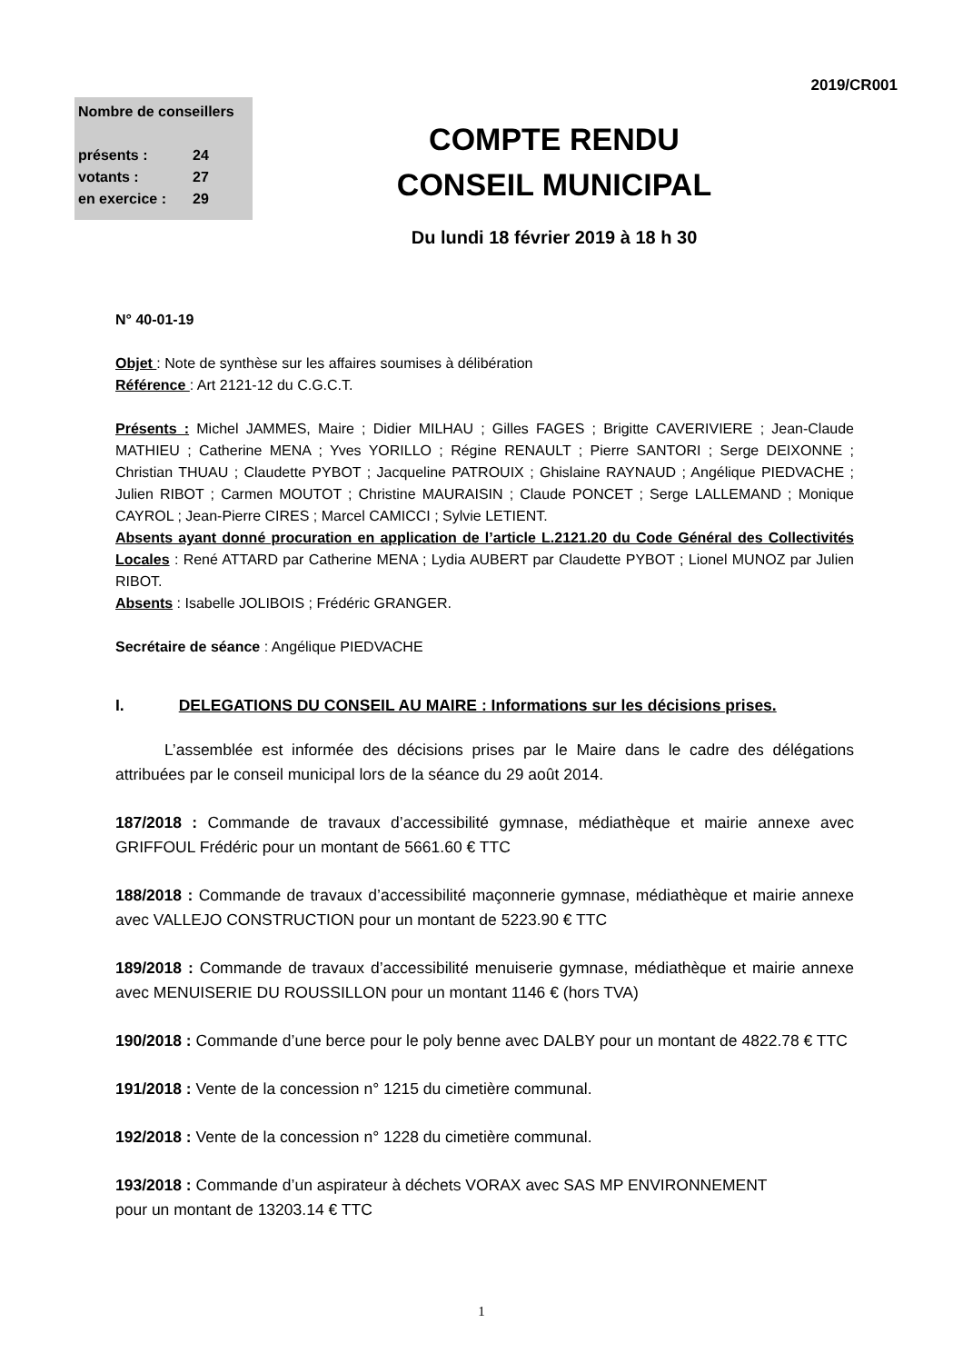2019/CR001
Nombre de conseillers
présents : 24
votants : 27
en exercice : 29
COMPTE RENDU
CONSEIL MUNICIPAL
Du lundi 18 février 2019 à 18 h 30
N° 40-01-19
Objet : Note de synthèse sur les affaires soumises à délibération
Référence : Art 2121-12 du C.G.C.T.
Présents : Michel JAMMES, Maire ; Didier MILHAU ; Gilles FAGES ; Brigitte CAVERIVIERE ; Jean-Claude MATHIEU ; Catherine MENA ; Yves YORILLO ; Régine RENAULT ; Pierre SANTORI ; Serge DEIXONNE ; Christian THUAU ; Claudette PYBOT ; Jacqueline PATROUIX ; Ghislaine RAYNAUD ; Angélique PIEDVACHE ; Julien RIBOT ; Carmen MOUTOT ; Christine MAURAISIN ; Claude PONCET ; Serge LALLEMAND ; Monique CAYROL ; Jean-Pierre CIRES ; Marcel CAMICCI ; Sylvie LETIENT.
Absents ayant donné procuration en application de l’article L.2121.20 du Code Général des Collectivités Locales : René ATTARD par Catherine MENA ; Lydia AUBERT par Claudette PYBOT ; Lionel MUNOZ par Julien RIBOT.
Absents : Isabelle JOLIBOIS ; Frédéric GRANGER.
Secrétaire de séance : Angélique PIEDVACHE
I. DELEGATIONS DU CONSEIL AU MAIRE : Informations sur les décisions prises.
L’assemblée est informée des décisions prises par le Maire dans le cadre des délégations attribuées par le conseil municipal lors de la séance du 29 août 2014.
187/2018 : Commande de travaux d’accessibilité gymnase, médiathèque et mairie annexe avec GRIFFOUL Frédéric pour un montant de 5661.60 € TTC
188/2018 : Commande de travaux d’accessibilité maçonnerie gymnase, médiathèque et mairie annexe avec VALLEJO CONSTRUCTION pour un montant de 5223.90 € TTC
189/2018 : Commande de travaux d’accessibilité menuiserie gymnase, médiathèque et mairie annexe avec MENUISERIE DU ROUSSILLON pour un montant 1146 € (hors TVA)
190/2018 : Commande d’une berce pour le poly benne avec DALBY pour un montant de 4822.78 € TTC
191/2018 : Vente de la concession n° 1215 du cimetière communal.
192/2018 : Vente de la concession n° 1228 du cimetière communal.
193/2018 : Commande d’un aspirateur à déchets VORAX avec SAS MP ENVIRONNEMENT
pour un montant de 13203.14 € TTC
1